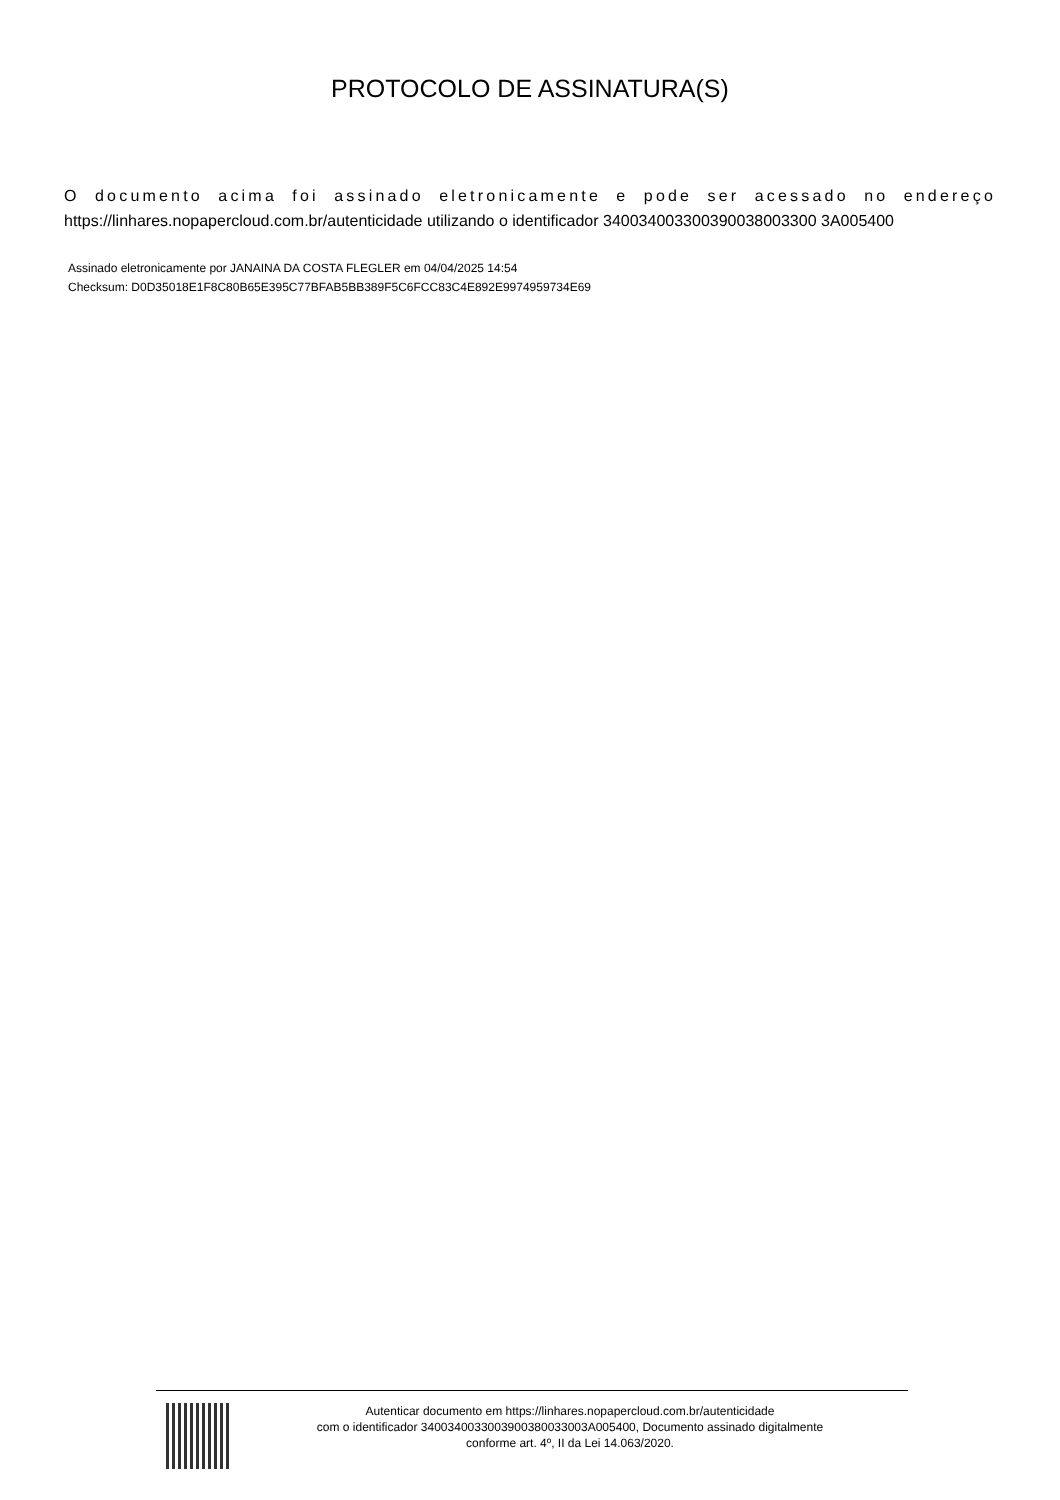PROTOCOLO DE ASSINATURA(S)
O documento acima foi assinado eletronicamente e pode ser acessado no endereço https://linhares.nopapercloud.com.br/autenticidade utilizando o identificador 340034003300390038003300 3A005400
Assinado eletronicamente por JANAINA DA COSTA FLEGLER em 04/04/2025 14:54
Checksum: D0D35018E1F8C80B65E395C77BFAB5BB389F5C6FCC83C4E892E9974959734E69
Autenticar documento em https://linhares.nopapercloud.com.br/autenticidade
com o identificador 3400340033003900380033003A005400, Documento assinado digitalmente
conforme art. 4º, II da Lei 14.063/2020.